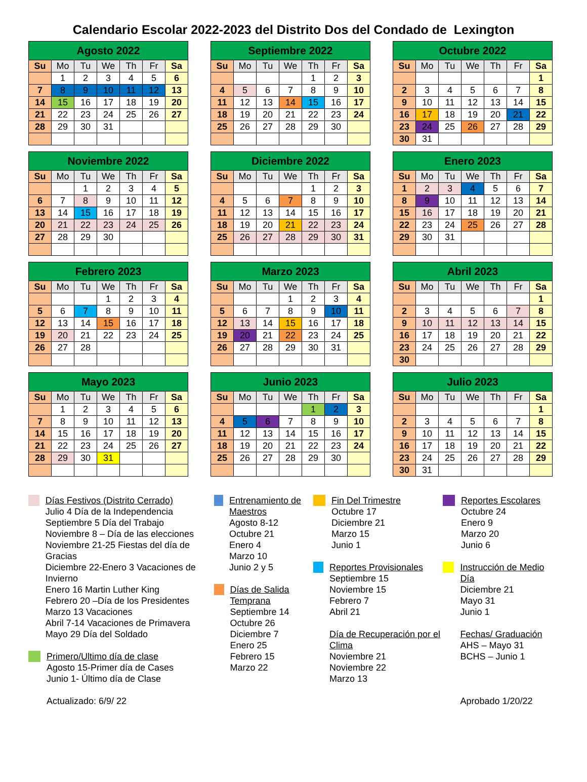Calendario Escolar 2022-2023 del Distrito Dos del Condado de Lexington
| Agosto 2022 | | | | | | |
| --- | --- | --- | --- | --- | --- | --- |
| Su | Mo | Tu | We | Th | Fr | Sa |
| | 1 | 2 | 3 | 4 | 5 | 6 |
| 7 | 8 | 9 | 10 | 11 | 12 | 13 |
| 14 | 15 | 16 | 17 | 18 | 19 | 20 |
| 21 | 22 | 23 | 24 | 25 | 26 | 27 |
| 28 | 29 | 30 | 31 | | | |
| Septiembre 2022 | | | | | | |
| --- | --- | --- | --- | --- | --- | --- |
| Su | Mo | Tu | We | Th | Fr | Sa |
| | | | | 1 | 2 | 3 |
| 4 | 5 | 6 | 7 | 8 | 9 | 10 |
| 11 | 12 | 13 | 14 | 15 | 16 | 17 |
| 18 | 19 | 20 | 21 | 22 | 23 | 24 |
| 25 | 26 | 27 | 28 | 29 | 30 | |
| Octubre 2022 | | | | | | |
| --- | --- | --- | --- | --- | --- | --- |
| Su | Mo | Tu | We | Th | Fr | Sa |
| | | | | | | 1 |
| 2 | 3 | 4 | 5 | 6 | 7 | 8 |
| 9 | 10 | 11 | 12 | 13 | 14 | 15 |
| 16 | 17 | 18 | 19 | 20 | 21 | 22 |
| 23 | 24 | 25 | 26 | 27 | 28 | 29 |
| 30 | 31 | | | | | |
| Noviembre 2022 | | | | | | |
| --- | --- | --- | --- | --- | --- | --- |
| Su | Mo | Tu | We | Th | Fr | Sa |
| | | 1 | 2 | 3 | 4 | 5 |
| 6 | 7 | 8 | 9 | 10 | 11 | 12 |
| 13 | 14 | 15 | 16 | 17 | 18 | 19 |
| 20 | 21 | 22 | 23 | 24 | 25 | 26 |
| 27 | 28 | 29 | 30 | | | |
| Diciembre 2022 | | | | | | |
| --- | --- | --- | --- | --- | --- | --- |
| Su | Mo | Tu | We | Th | Fr | Sa |
| | | | | 1 | 2 | 3 |
| 4 | 5 | 6 | 7 | 8 | 9 | 10 |
| 11 | 12 | 13 | 14 | 15 | 16 | 17 |
| 18 | 19 | 20 | 21 | 22 | 23 | 24 |
| 25 | 26 | 27 | 28 | 29 | 30 | 31 |
| Enero 2023 | | | | | | |
| --- | --- | --- | --- | --- | --- | --- |
| Su | Mo | Tu | We | Th | Fr | Sa |
| 1 | 2 | 3 | 4 | 5 | 6 | 7 |
| 8 | 9 | 10 | 11 | 12 | 13 | 14 |
| 15 | 16 | 17 | 18 | 19 | 20 | 21 |
| 22 | 23 | 24 | 25 | 26 | 27 | 28 |
| 29 | 30 | 31 | | | | |
| Febrero 2023 | | | | | | |
| --- | --- | --- | --- | --- | --- | --- |
| Su | Mo | Tu | We | Th | Fr | Sa |
| | | | 1 | 2 | 3 | 4 |
| 5 | 6 | 7 | 8 | 9 | 10 | 11 |
| 12 | 13 | 14 | 15 | 16 | 17 | 18 |
| 19 | 20 | 21 | 22 | 23 | 24 | 25 |
| 26 | 27 | 28 | | | | |
| Marzo 2023 | | | | | | |
| --- | --- | --- | --- | --- | --- | --- |
| Su | Mo | Tu | We | Th | Fr | Sa |
| | | | 1 | 2 | 3 | 4 |
| 5 | 6 | 7 | 8 | 9 | 10 | 11 |
| 12 | 13 | 14 | 15 | 16 | 17 | 18 |
| 19 | 20 | 21 | 22 | 23 | 24 | 25 |
| 26 | 27 | 28 | 29 | 30 | 31 | |
| Abril 2023 | | | | | | |
| --- | --- | --- | --- | --- | --- | --- |
| Su | Mo | Tu | We | Th | Fr | Sa |
| | | | | | | 1 |
| 2 | 3 | 4 | 5 | 6 | 7 | 8 |
| 9 | 10 | 11 | 12 | 13 | 14 | 15 |
| 16 | 17 | 18 | 19 | 20 | 21 | 22 |
| 23 | 24 | 25 | 26 | 27 | 28 | 29 |
| 30 | | | | | | |
| Mayo 2023 | | | | | | |
| --- | --- | --- | --- | --- | --- | --- |
| Su | Mo | Tu | We | Th | Fr | Sa |
| | 1 | 2 | 3 | 4 | 5 | 6 |
| 7 | 8 | 9 | 10 | 11 | 12 | 13 |
| 14 | 15 | 16 | 17 | 18 | 19 | 20 |
| 21 | 22 | 23 | 24 | 25 | 26 | 27 |
| 28 | 29 | 30 | 31 | | | |
| Junio 2023 | | | | | | |
| --- | --- | --- | --- | --- | --- | --- |
| Su | Mo | Tu | We | Th | Fr | Sa |
| | | | | 1 | 2 | 3 |
| 4 | 5 | 6 | 7 | 8 | 9 | 10 |
| 11 | 12 | 13 | 14 | 15 | 16 | 17 |
| 18 | 19 | 20 | 21 | 22 | 23 | 24 |
| 25 | 26 | 27 | 28 | 29 | 30 | |
| Julio 2023 | | | | | | |
| --- | --- | --- | --- | --- | --- | --- |
| Su | Mo | Tu | We | Th | Fr | Sa |
| | | | | | | 1 |
| 2 | 3 | 4 | 5 | 6 | 7 | 8 |
| 9 | 10 | 11 | 12 | 13 | 14 | 15 |
| 16 | 17 | 18 | 19 | 20 | 21 | 22 |
| 23 | 24 | 25 | 26 | 27 | 28 | 29 |
| 30 | 31 | | | | | |
Días Festivos (Distrito Cerrado)
Julio 4 Día de la Independencia
Septiembre 5 Día del Trabajo
Noviembre 8 – Día de las elecciones
Noviembre 21-25 Fiestas del día de Gracias
Diciembre 22-Enero 3 Vacaciones de Invierno
Enero 16 Martin Luther King
Febrero 20 –Día de los Presidentes
Marzo 13 Vacaciones
Abril 7-14 Vacaciones de Primavera
Mayo 29 Día del Soldado
Primero/Ultimo día de clase
Agosto 15-Primer día de Cases
Junio 1- Último día de Clase
Actualizado: 6/9/ 22
Entrenamiento de Maestros
Agosto 8-12
Octubre 21
Enero 4
Marzo 10
Junio 2 y 5
Días de Salida Temprana
Septiembre 14
Octubre 26
Diciembre 7
Enero 25
Febrero 15
Marzo 22
Fin Del Trimestre
Octubre 17
Diciembre 21
Marzo 15
Junio 1
Reportes Provisionales
Septiembre 15
Noviembre 15
Febrero 7
Abril 21
Día de Recuperación por el Clima
Noviembre 21
Noviembre 22
Marzo 13
Reportes Escolares
Octubre 24
Enero 9
Marzo 20
Junio 6
Instrucción de Medio Día
Diciembre 21
Mayo 31
Junio 1
Fechas/ Graduación
AHS – Mayo 31
BCHS – Junio 1
Aprobado 1/20/22